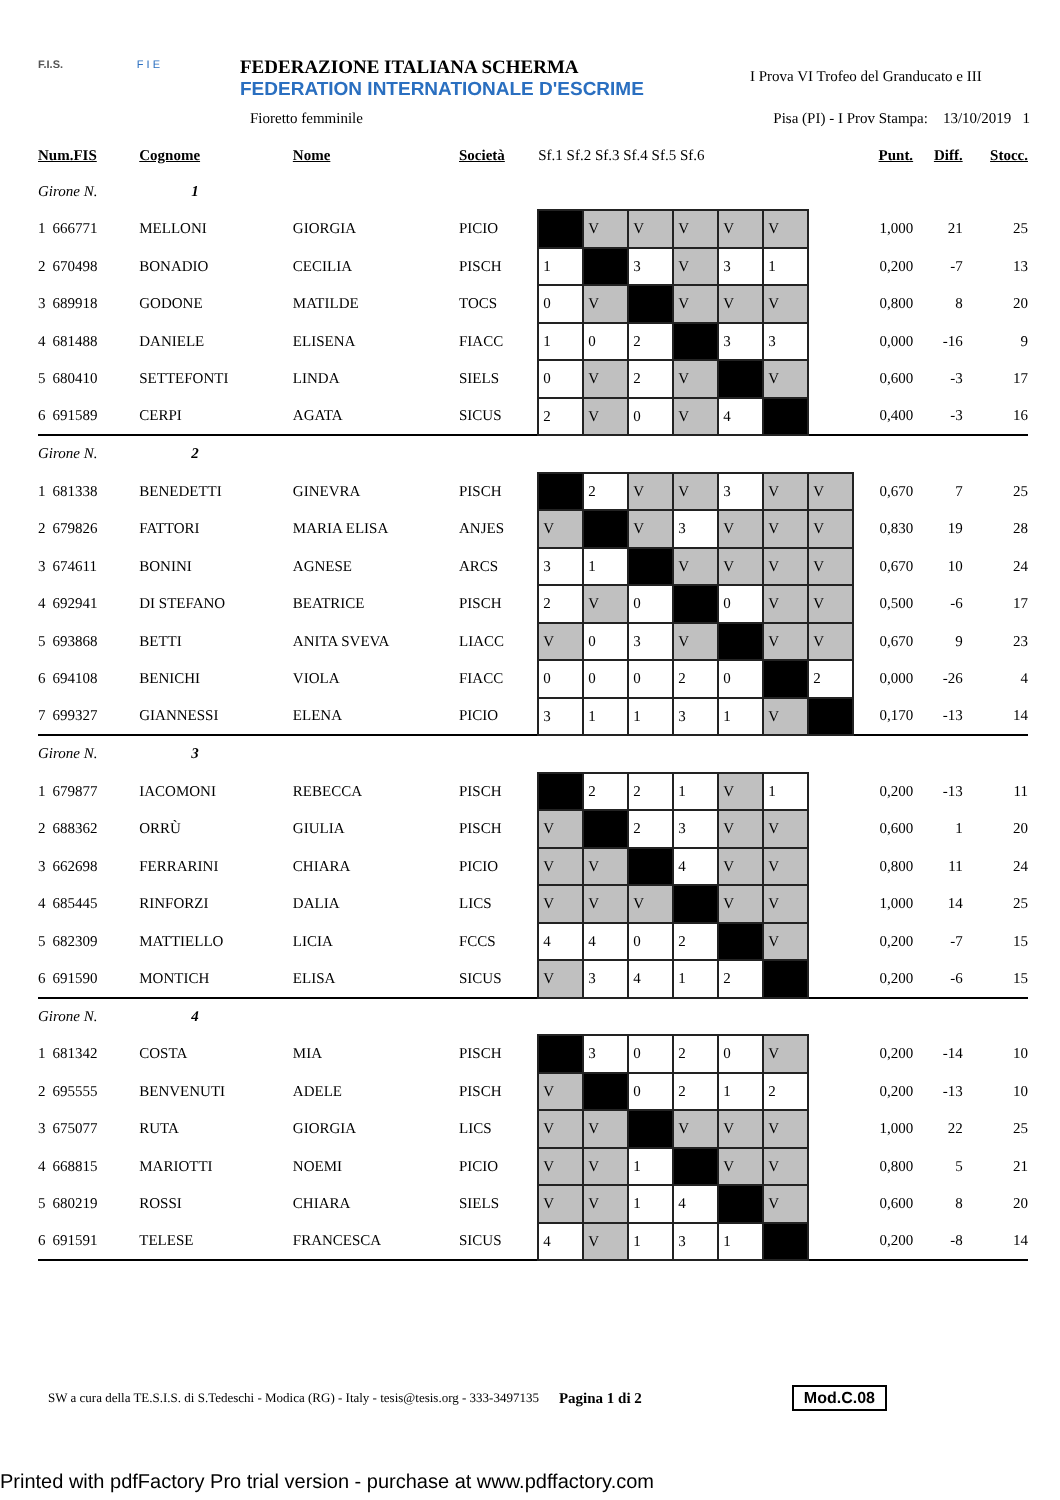F.I.S. F I E
FEDERAZIONE ITALIANA SCHERMA
FEDERATION INTERNATIONALE D'ESCRIME
I Prova VI Trofeo del Granducato e III
Fioretto femminile Pisa (PI) - I Prov Stampa: 13/10/2019 1
| Num.FIS | | Cognome | Nome | Società | Sf.1 Sf.2 Sf.3 Sf.4 Sf.5 Sf.6 | | | | | | | Punt. | Diff. | Stocc. |
| --- | --- | --- | --- | --- | --- | --- | --- | --- | --- | --- | --- | --- | --- | --- |
| Girone N. 1 | | | | | | | | | | | | | | |
| 1 | 666771 | MELLONI | GIORGIA | PICIO | | V | V | V | V | V | | 1,000 | 21 | 25 |
| 2 | 670498 | BONADIO | CECILIA | PISCH | 1 | | 3 | V | 3 | 1 | | 0,200 | -7 | 13 |
| 3 | 689918 | GODONE | MATILDE | TOCS | 0 | V | | V | V | V | | 0,800 | 8 | 20 |
| 4 | 681488 | DANIELE | ELISENA | FIACC | 1 | 0 | 2 | | 3 | 3 | | 0,000 | -16 | 9 |
| 5 | 680410 | SETTEFONTI | LINDA | SIELS | 0 | V | 2 | V | | V | | 0,600 | -3 | 17 |
| 6 | 691589 | CERPI | AGATA | SICUS | 2 | V | 0 | V | 4 | | | 0,400 | -3 | 16 |
| Girone N. 2 | | | | | | | | | | | | | | |
| 1 | 681338 | BENEDETTI | GINEVRA | PISCH | | 2 | V | V | 3 | V | V | 0,670 | 7 | 25 |
| 2 | 679826 | FATTORI | MARIA ELISA | ANJES | V | | V | 3 | V | V | V | 0,830 | 19 | 28 |
| 3 | 674611 | BONINI | AGNESE | ARCS | 3 | 1 | | V | V | V | V | 0,670 | 10 | 24 |
| 4 | 692941 | DI STEFANO | BEATRICE | PISCH | 2 | V | 0 | | 0 | V | V | 0,500 | -6 | 17 |
| 5 | 693868 | BETTI | ANITA SVEVA | LIACC | V | 0 | 3 | V | | V | V | 0,670 | 9 | 23 |
| 6 | 694108 | BENICHI | VIOLA | FIACC | 0 | 0 | 0 | 2 | 0 | | 2 | 0,000 | -26 | 4 |
| 7 | 699327 | GIANNESSI | ELENA | PICIO | 3 | 1 | 1 | 3 | 1 | V | | 0,170 | -13 | 14 |
| Girone N. 3 | | | | | | | | | | | | | | |
| 1 | 679877 | IACOMONI | REBECCA | PISCH | | 2 | 2 | 1 | V | 1 | | 0,200 | -13 | 11 |
| 2 | 688362 | ORRÙ | GIULIA | PISCH | V | | 2 | 3 | V | V | | 0,600 | 1 | 20 |
| 3 | 662698 | FERRARINI | CHIARA | PICIO | V | V | | 4 | V | V | | 0,800 | 11 | 24 |
| 4 | 685445 | RINFORZI | DALIA | LICS | V | V | V | | V | V | | 1,000 | 14 | 25 |
| 5 | 682309 | MATTIELLO | LICIA | FCCS | 4 | 4 | 0 | 2 | | V | | 0,200 | -7 | 15 |
| 6 | 691590 | MONTICH | ELISA | SICUS | V | 3 | 4 | 1 | 2 | | | 0,200 | -6 | 15 |
| Girone N. 4 | | | | | | | | | | | | | | |
| 1 | 681342 | COSTA | MIA | PISCH | | 3 | 0 | 2 | 0 | V | | 0,200 | -14 | 10 |
| 2 | 695555 | BENVENUTI | ADELE | PISCH | V | | 0 | 2 | 1 | 2 | | 0,200 | -13 | 10 |
| 3 | 675077 | RUTA | GIORGIA | LICS | V | V | | V | V | V | | 1,000 | 22 | 25 |
| 4 | 668815 | MARIOTTI | NOEMI | PICIO | V | V | 1 | | V | V | | 0,800 | 5 | 21 |
| 5 | 680219 | ROSSI | CHIARA | SIELS | V | V | 1 | 4 | | V | | 0,600 | 8 | 20 |
| 6 | 691591 | TELESE | FRANCESCA | SICUS | 4 | V | 1 | 3 | 1 | | | 0,200 | -8 | 14 |
SW a cura della TE.S.I.S. di S.Tedeschi - Modica (RG) - Italy - tesis@tesis.org - 333-3497135 Pagina 1 di 2 Mod.C.08
Printed with pdfFactory Pro trial version - purchase at www.pdffactory.com